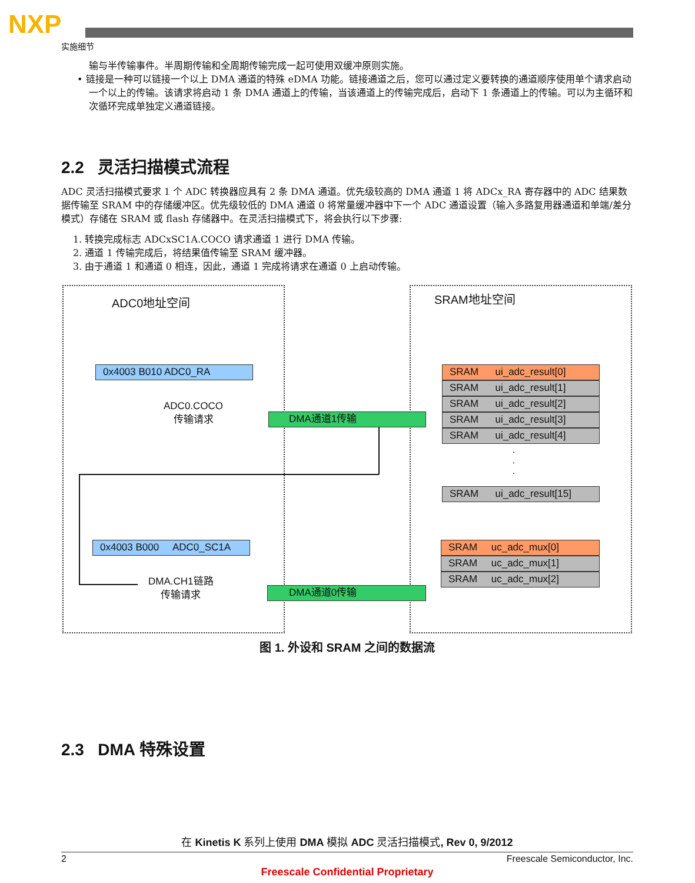NXP
实施细节
输与半传输事件。半周期传输和全周期传输完成一起可使用双缓冲原则实施。
• 链接是一种可以链接一个以上 DMA 通道的特殊 eDMA 功能。链接通道之后，您可以通过定义要转换的通道顺序使用单个请求启动一个以上的传输。该请求将启动 1 条 DMA 通道上的传输，当该通道上的传输完成后，启动下 1 条通道上的传输。可以为主循环和次循环完成单独定义通道链接。
2.2 灵活扫描模式流程
ADC 灵活扫描模式要求 1 个 ADC 转换器应具有 2 条 DMA 通道。优先级较高的 DMA 通道 1 将 ADCx_RA 寄存器中的 ADC 结果数据传输至 SRAM 中的存储缓冲区。优先级较低的 DMA 通道 0 将常量缓冲器中下一个 ADC 通道设置（输入多路复用器通道和单端/差分模式）存储在 SRAM 或 flash 存储器中。在灵活扫描模式下，将会执行以下步骤:
1. 转换完成标志 ADCxSC1A.COCO 请求通道 1 进行 DMA 传输。
2. 通道 1 传输完成后，将结果值传输至 SRAM 缓冲器。
3. 由于通道 1 和通道 0 相连，因此，通道 1 完成将请求在通道 0 上启动传输。
ADC0地址空间 SRAM地址空间
0x4003 B010 ADC0_RA
ADC0.COCO
传输请求
DMA通道1传输
SRAM ui_adc_result[0]
SRAM ui_adc_result[1]
SRAM ui_adc_result[2]
SRAM ui_adc_result[3]
SRAM ui_adc_result[4]
·
·
·
SRAM ui_adc_result[15]
0x4003 B000 ADC0_SC1A
DMA.CH1链路
传输请求
DMA通道0传输
SRAM uc_adc_mux[0]
SRAM uc_adc_mux[1]
SRAM uc_adc_mux[2]
图 1. 外设和 SRAM 之间的数据流
2.3 DMA 特殊设置
在 Kinetis K 系列上使用 DMA 模拟 ADC 灵活扫描模式, Rev 0, 9/2012
2 Freescale Semiconductor, Inc.
Freescale Confidential Proprietary